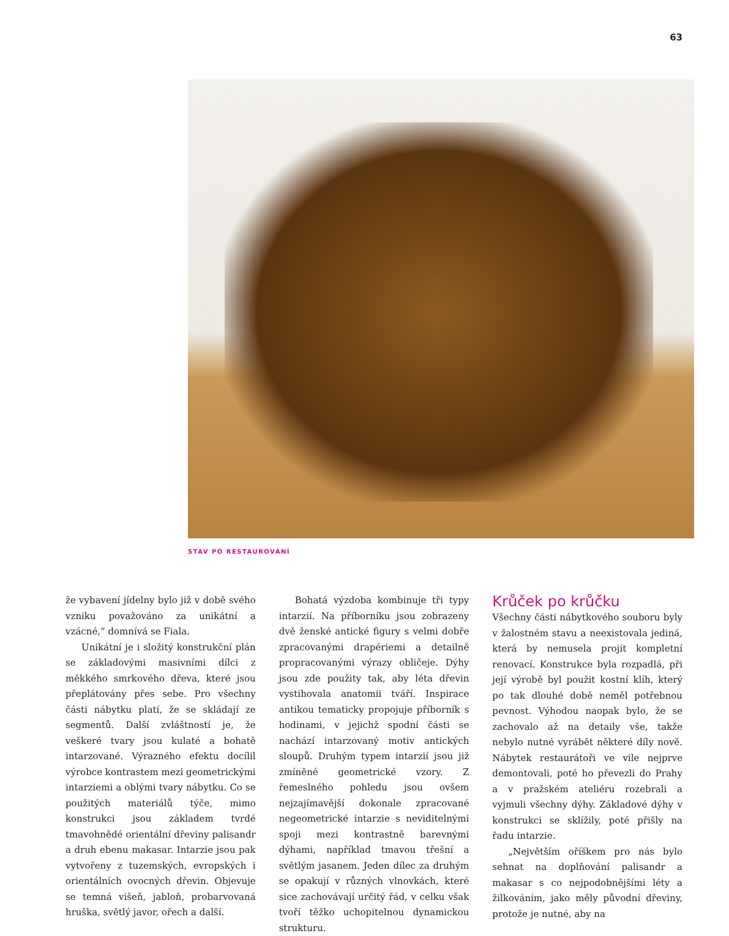63
STAV PO RESTAUROVÁNÍ
že vybavení jídelny bylo již v době svého vzniku považováno za unikátní a vzácné,“ domnívá se Fiala.
Unikátní je i složitý konstrukční plán se základovými masivními dílci z měkkého smrkového dřeva, které jsou přeplátovány přes sebe. Pro všechny části nábytku platí, že se skládají ze segmentů. Další zvláštností je, že veškeré tvary jsou kulaté a bohatě intarzované. Výrazného efektu docílil výrobce kontrastem mezi geometrickými intarziemi a oblými tvary nábytku. Co se použitých materiálů týče, mimo konstrukci jsou základem tvrdé tmavohnědé orientální dřeviny palisandr a druh ebenu makasar. Intarzie jsou pak vytvořeny z tuzemských, evropských i orientálních ovocných dřevin. Objevuje se temná višeň, jabloň, probarvovaná hruška, světlý javor, ořech a další.
Bohatá výzdoba kombinuje tři typy intarzií. Na příborníku jsou zobrazeny dvě ženské antické figury s velmi dobře zpracovanými drapériemi a detailně propracovanými výrazy obličeje. Dýhy jsou zde použity tak, aby léta dřevin vystihovala anatomii tváří. Inspirace antikou tematicky propojuje příborník s hodinami, v jejichž spodní části se nachází intarzovaný motiv antických sloupů. Druhým typem intarzií jsou již zmíněné geometrické vzory. Z řemeslného pohledu jsou ovšem nejzajímavější dokonale zpracované negeometrické intarzie s neviditelnými spoji mezi kontrastně barevnými dýhami, například tmavou třešní a světlým jasanem. Jeden dílec za druhým se opakují v různých vlnovkách, které sice zachovávají určitý řád, v celku však tvoří těžko uchopitelnou dynamickou strukturu.
Krůček po krůčku
Všechny části nábytkového souboru byly v žalostném stavu a neexistovala jediná, která by nemusela projít kompletní renovací. Konstrukce byla rozpadlá, při její výrobě byl použit kostní klíh, který po tak dlouhé době neměl potřebnou pevnost. Výhodou naopak bylo, že se zachovalo až na detaily vše, takže nebylo nutné vyrábět některé díly nově. Nábytek restaurátoři ve vile nejprve demontovali, poté ho převezli do Prahy a v pražském ateliéru rozebrali a vyjmuli všechny dýhy. Základové dýhy v konstrukci se sklížily, poté přišly na řadu intarzie.
„Největším oříškem pro nás bylo sehnat na doplňování palisandr a makasar s co nejpodobnějšími léty a žilkováním, jako měly původní dřeviny, protože je nutné, aby na